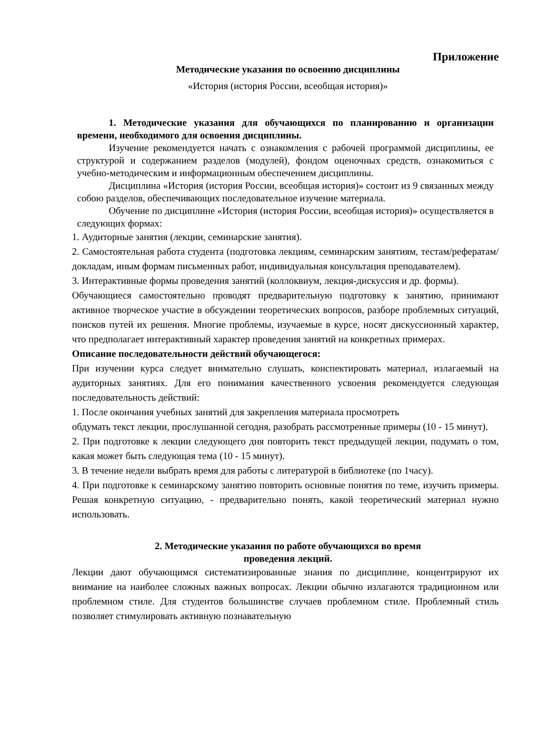Приложение
Методические указания по освоению дисциплины
«История (история России, всеобщая история)»
1. Методические указания для обучающихся по планированию и организации времени, необходимого для освоения дисциплины.
Изучение рекомендуется начать с ознакомления с рабочей программой дисциплины, ее структурой и содержанием разделов (модулей), фондом оценочных средств, ознакомиться с учебно-методическим и информационным обеспечением дисциплины.
Дисциплина «История (история России, всеобщая история)» состоит из 9 связанных между собою разделов, обеспечивающих последовательное изучение материала.
Обучение по дисциплине «История (история России, всеобщая история)» осуществляется в следующих формах:
1. Аудиторные занятия (лекции, семинарские занятия).
2. Самостоятельная работа студента (подготовка лекциям, семинарским занятиям, тестам/рефератам/докладам, иным формам письменных работ, индивидуальная консультация преподавателем).
3. Интерактивные формы проведения занятий (коллоквиум, лекция-дискуссия и др. формы).
Обучающиеся самостоятельно проводят предварительную подготовку к занятию, принимают активное творческое участие в обсуждении теоретических вопросов, разборе проблемных ситуаций, поисков путей их решения. Многие проблемы, изучаемые в курсе, носят дискуссионный характер, что предполагает интерактивный характер проведения занятий на конкретных примерах.
Описание последовательности действий обучающегося:
При изучении курса следует внимательно слушать, конспектировать материал, излагаемый на аудиторных занятиях. Для его понимания качественного усвоения рекомендуется следующая последовательность действий:
1. После окончания учебных занятий для закрепления материала просмотреть
обдумать текст лекции, прослушанной сегодня, разобрать рассмотренные примеры (10 - 15 минут).
2. При подготовке к лекции следующего дня повторить текст предыдущей лекции, подумать о том, какая может быть следующая тема (10 - 15 минут).
3. В течение недели выбрать время для работы с литературой в библиотеке (по 1часу).
4. При подготовке к семинарскому занятию повторить основные понятия по теме, изучить примеры. Решая конкретную ситуацию, - предварительно понять, какой теоретический материал нужно использовать.
2. Методические указания по работе обучающихся во время
проведения лекций.
Лекции дают обучающимся систематизированные знания по дисциплине, концентрируют их внимание на наиболее сложных важных вопросах. Лекции обычно излагаются традиционном или проблемном стиле. Для студентов большинстве случаев проблемном стиле. Проблемный стиль позволяет стимулировать активную познавательную